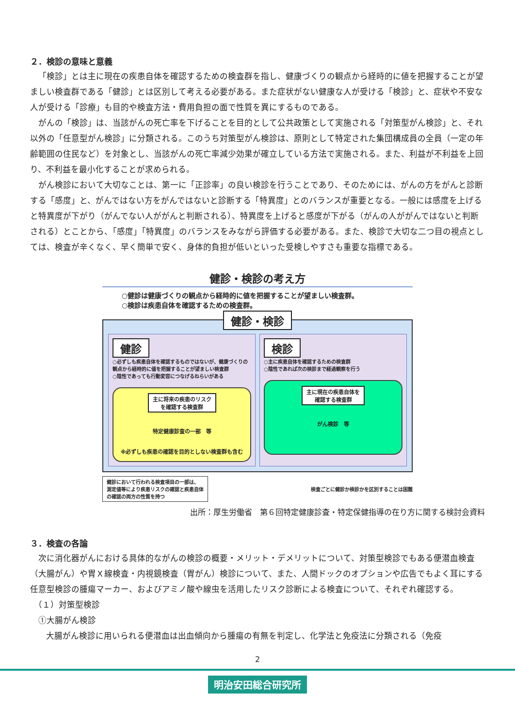２．検診の意味と意義
「検診」とは主に現在の疾患自体を確認するための検査群を指し、健康づくりの観点から経時的に値を把握することが望ましい検査群である「健診」とは区別して考える必要がある。また症状がない健康な人が受ける「検診」と、症状や不安な人が受ける「診療」も目的や検査方法・費用負担の面で性質を異にするものである。
がんの「検診」は、当該がんの死亡率を下げることを目的として公共政策として実施される「対策型がん検診」と、それ以外の「任意型がん検診」に分類される。このうち対策型がん検診は、原則として特定された集団構成員の全員（一定の年齢範囲の住民など）を対象とし、当該がんの死亡率減少効果が確立している方法で実施される。また、利益が不利益を上回り、不利益を最小化することが求められる。
がん検診において大切なことは、第一に「正診率」の良い検診を行うことであり、そのためには、がんの方をがんと診断する「感度」と、がんではない方をがんではないと診断する「特異度」とのバランスが重要となる。一般には感度を上げると特異度が下がり（がんでない人ががんと判断される）、特異度を上げると感度が下がる（がんの人ががんではないと判断される）とことから、「感度」「特異度」のバランスをみながら評価する必要がある。また、検診で大切な二つ目の視点としては、検査が辛くなく、早く簡単で安く、身体的負担が低いといった受検しやすさも重要な指標である。
健診・検診の考え方
○健診は健康づくりの観点から経時的に値を把握することが望ましい検査群。
○検診は疾患自体を確認するための検査群。
健診・検診
健診
○必ずしも疾患自体を確認するものではないが、健康づくりの観点から経時的に値を把握することが望ましい検査群
○陰性であっても行動変容につなげるねらいがある
主に将来の疾患のリスク
を確認する検査群
特定健康診査の一部　等
※必ずしも疾患の確認を目的としない検査群も含む
検診
○主に疾患自体を確認するための検査群
○陰性であれば次の検診まで経過観察を行う
主に現在の疾患自体を
確認する検査群
がん検診　等
健診において行われる検査項目の一部は、
測定値等により疾患リスクの確認と疾患自体
の確認の両方の性質を持つ
検査ごとに健診か検診かを区別することは困難
出所：厚生労働省　第６回特定健康診査・特定保健指導の在り方に関する検討会資料
３．検査の各論
次に消化器がんにおける具体的ながんの検診の概要・メリット・デメリットについて、対策型検診でもある便潜血検査（大腸がん）や胃Ｘ線検査・内視鏡検査（胃がん）検診について、また、人間ドックのオプションや広告でもよく耳にする任意型検診の腫瘍マーカー、およびアミノ酸や線虫を活用したリスク診断による検査について、それぞれ確認する。
（１）対策型検診
①大腸がん検診
大腸がん検診に用いられる便潜血は出血傾向から腫瘍の有無を判定し、化学法と免疫法に分類される（免疫
2
明治安田総合研究所